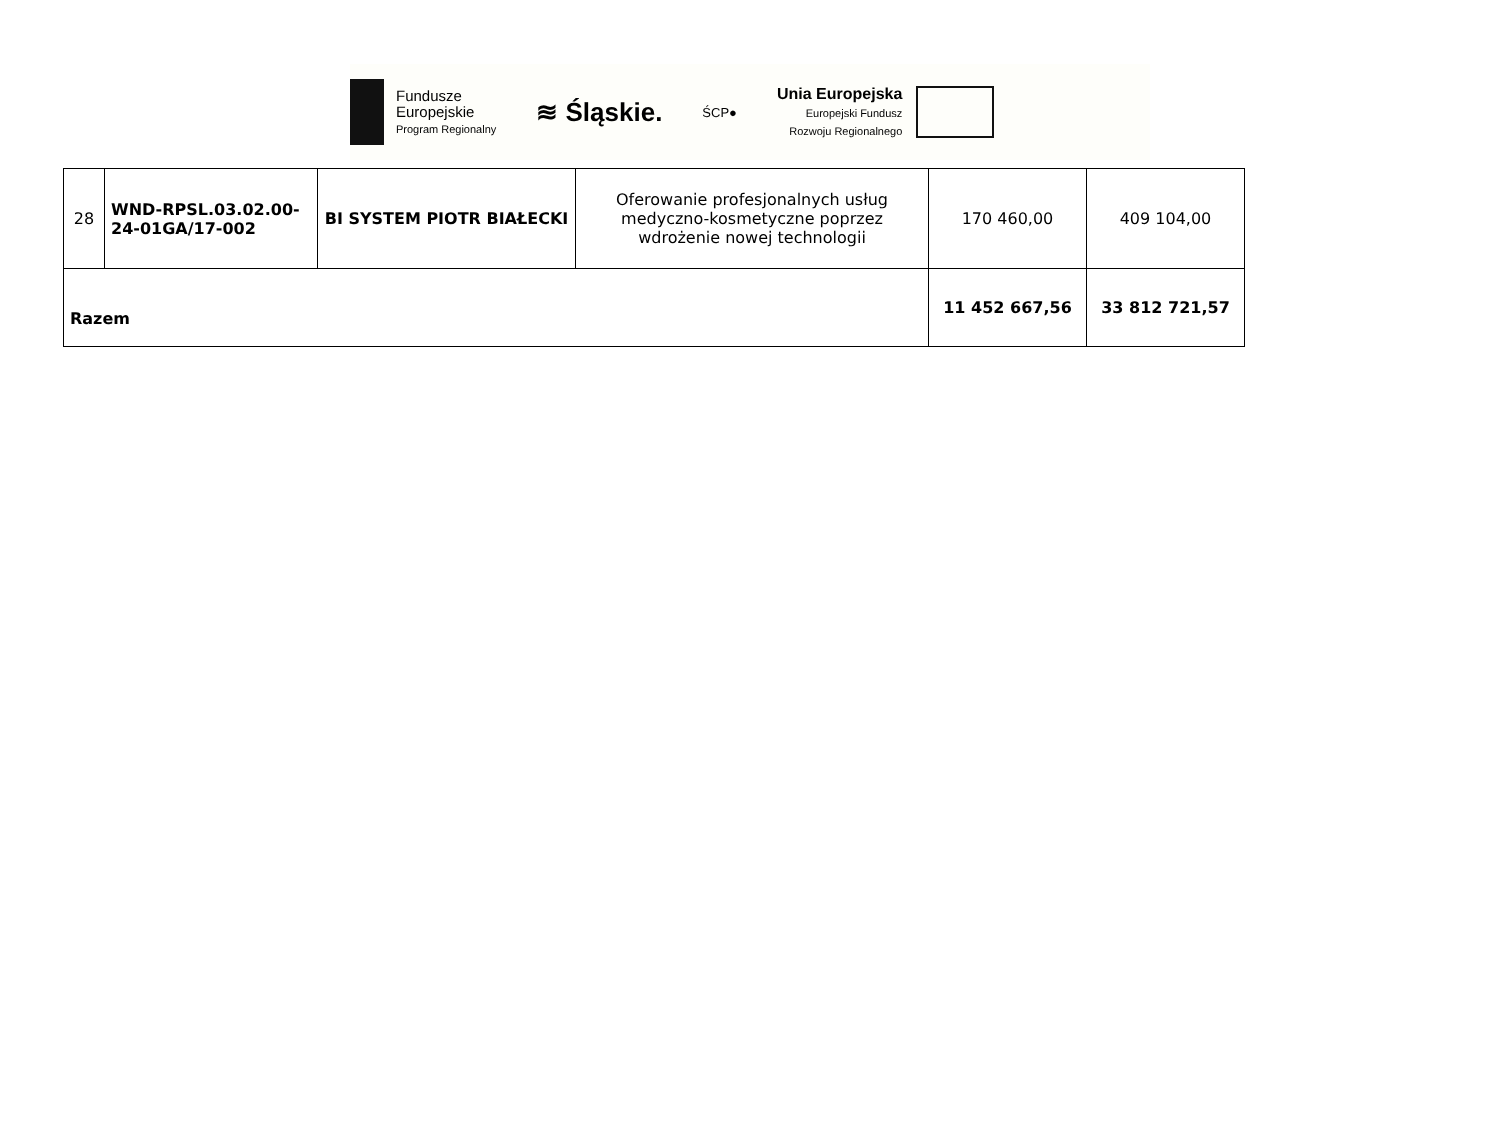Fundusze
Europejskie
Program Regionalny
≋ Śląskie.
ŚCP●
Unia Europejska
Europejski Fundusz
Rozwoju Regionalnego
| 28 | WND-RPSL.03.02.00-24-01GA/17-002 | BI SYSTEM PIOTR BIAŁECKI | Oferowanie profesjonalnych usług medyczno-kosmetyczne poprzez wdrożenie nowej technologii | 170 460,00 | 409 104,00 |
| Razem | | | | 11 452 667,56 | 33 812 721,57 |